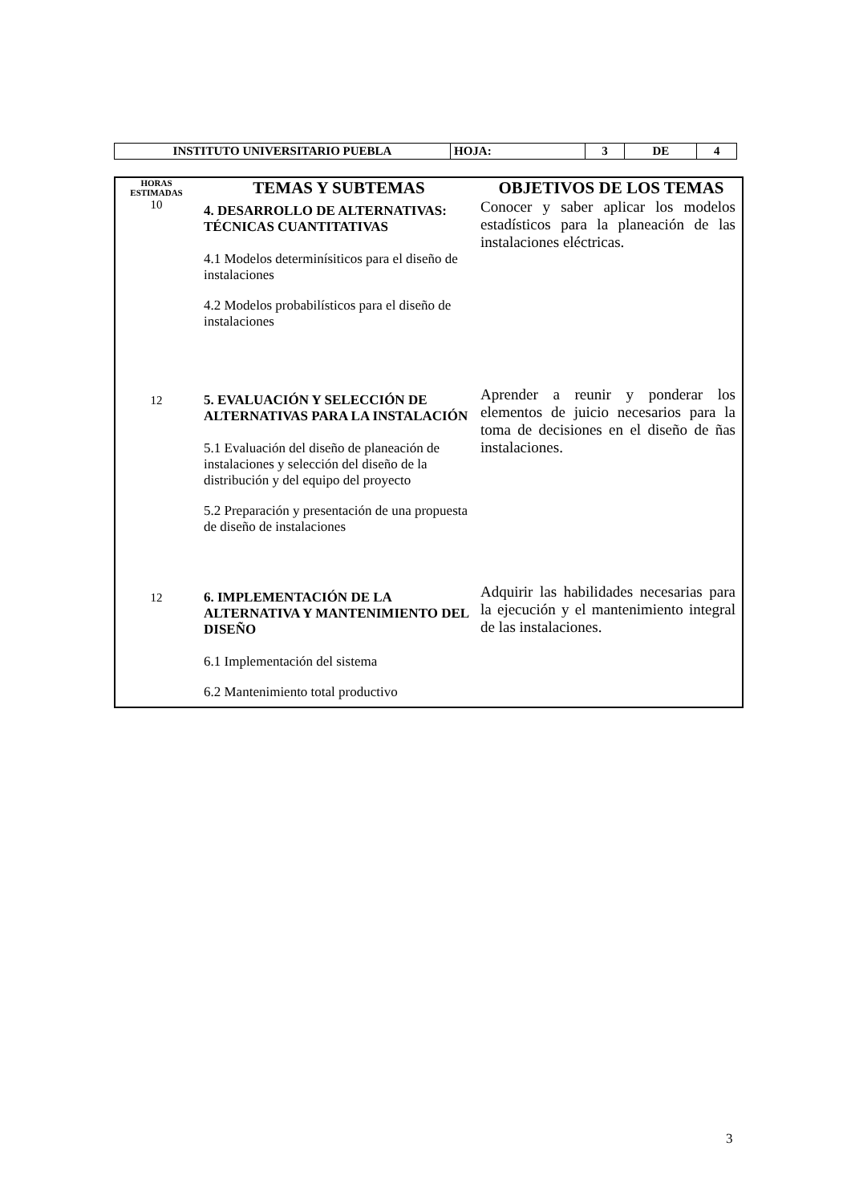| INSTITUTO UNIVERSITARIO PUEBLA | HOJA: | 3 | DE | 4 |
| HORAS ESTIMADAS | TEMAS Y SUBTEMAS | OBJETIVOS DE LOS TEMAS |
| 10 | 4. DESARROLLO DE ALTERNATIVAS: TÉCNICAS CUANTITATIVAS 4.1 Modelos determinísiticos para el diseño de instalaciones 4.2 Modelos probabilísticos para el diseño de instalaciones | Conocer y saber aplicar los modelos estadísticos para la planeación de las instalaciones eléctricas. |
| 12 | 5. EVALUACIÓN Y SELECCIÓN DE ALTERNATIVAS PARA LA INSTALACIÓN 5.1 Evaluación del diseño de planeación de instalaciones y selección del diseño de la distribución y del equipo del proyecto 5.2 Preparación y presentación de una propuesta de diseño de instalaciones | Aprender a reunir y ponderar los elementos de juicio necesarios para la toma de decisiones en el diseño de ñas instalaciones. |
| 12 | 6. IMPLEMENTACIÓN DE LA ALTERNATIVA Y MANTENIMIENTO DEL DISEÑO 6.1 Implementación del sistema 6.2 Mantenimiento total productivo | Adquirir las habilidades necesarias para la ejecución y el mantenimiento integral de las instalaciones. |
3